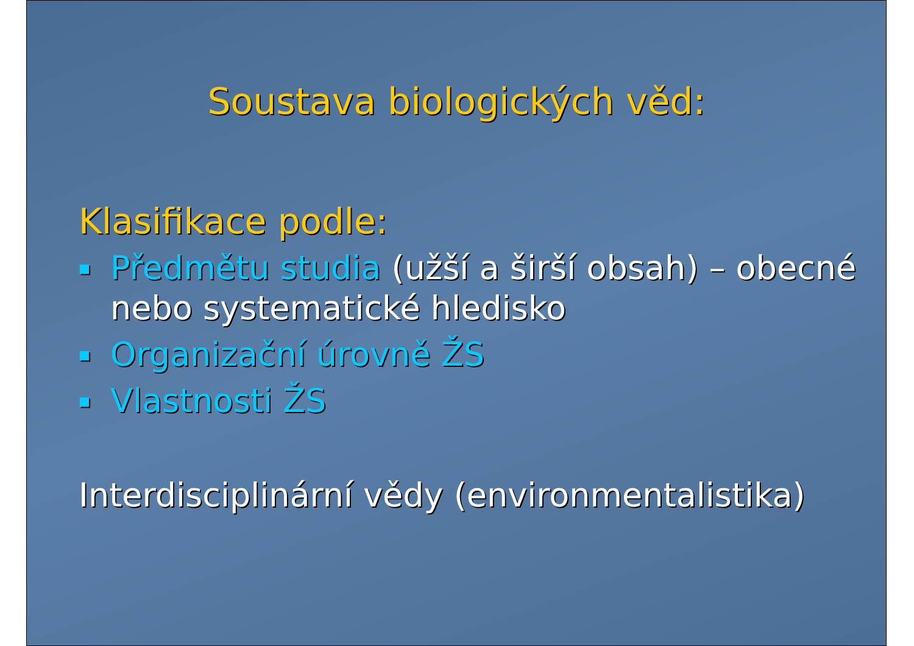Soustava biologických věd:
Klasifikace podle:
■ Předmětu studia (užší a širší obsah) – obecné nebo systematické hledisko
■ Organizační úrovně ŽS
■ Vlastnosti ŽS
Interdisciplinární vědy (environmentalistika)